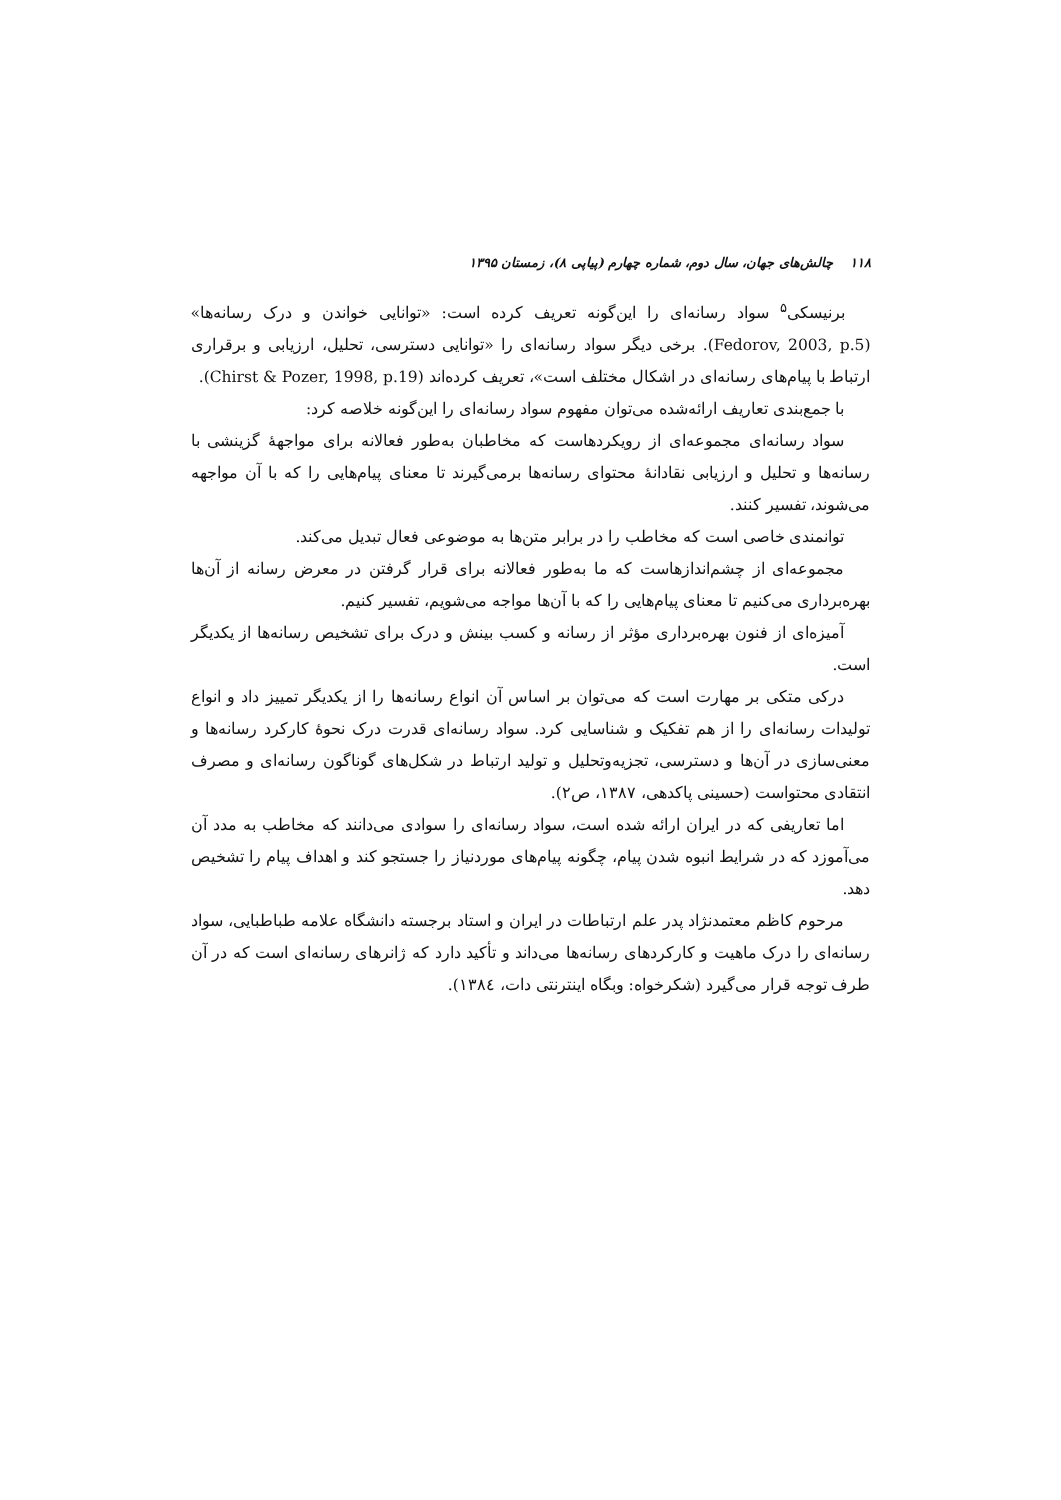۱۱۸ چالش‌های جهان، سال دوم، شماره چهارم (پیاپی ۸)، زمستان ۱۳۹۵
برنیسکی<sup>۵</sup> سواد رسانه‌ای را این‌گونه تعریف کرده است: «توانایی خواندن و درک رسانه‌ها» (Fedorov, 2003, p.5). برخی دیگر سواد رسانه‌ای را «توانایی دسترسی، تحلیل، ارزیابی و برقراری ارتباط با پیام‌های رسانه‌ای در اشکال مختلف است»، تعریف کرده‌اند (Chirst & Pozer, 1998, p.19).
با جمع‌بندی تعاریف ارائه‌شده می‌توان مفهوم سواد رسانه‌ای را این‌گونه خلاصه کرد:
سواد رسانه‌ای مجموعه‌ای از رویکردهاست که مخاطبان به‌طور فعالانه برای مواجهۀ گزینشی با رسانه‌ها و تحلیل و ارزیابی نقادانۀ محتوای رسانه‌ها برمی‌گیرند تا معنای پیام‌هایی را که با آن مواجهه می‌شوند، تفسیر کنند.
توانمندی خاصی است که مخاطب را در برابر متن‌ها به موضوعی فعال تبدیل می‌کند.
مجموعه‌ای از چشم‌اندازهاست که ما به‌طور فعالانه برای قرار گرفتن در معرض رسانه از آن‌ها بهره‌برداری می‌کنیم تا معنای پیام‌هایی را که با آن‌ها مواجه می‌شویم، تفسیر کنیم.
آمیزه‌ای از فنون بهره‌برداری مؤثر از رسانه و کسب بینش و درک برای تشخیص رسانه‌ها از یکدیگر است.
درکی متکی بر مهارت است که می‌توان بر اساس آن انواع رسانه‌ها را از یکدیگر تمییز داد و انواع تولیدات رسانه‌ای را از هم تفکیک و شناسایی کرد. سواد رسانه‌ای قدرت درک نحوۀ کارکرد رسانه‌ها و معنی‌سازی در آن‌ها و دسترسی، تجزیه‌وتحلیل و تولید ارتباط در شکل‌های گوناگون رسانه‌ای و مصرف انتقادی محتواست (حسینی پاکدهی، ۱۳۸۷، ص۲).
اما تعاریفی که در ایران ارائه شده است، سواد رسانه‌ای را سوادی می‌دانند که مخاطب به مدد آن می‌آموزد که در شرایط انبوه شدن پیام، چگونه پیام‌های موردنیاز را جستجو کند و اهداف پیام را تشخیص دهد.
مرحوم کاظم معتمدنژاد پدر علم ارتباطات در ایران و استاد برجسته دانشگاه علامه طباطبایی، سواد رسانه‌ای را درک ماهیت و کارکردهای رسانه‌ها می‌داند و تأکید دارد که ژانرهای رسانه‌ای است که در آن طرف توجه قرار می‌گیرد (شکرخواه: وبگاه اینترنتی دات، ۱۳۸٤).